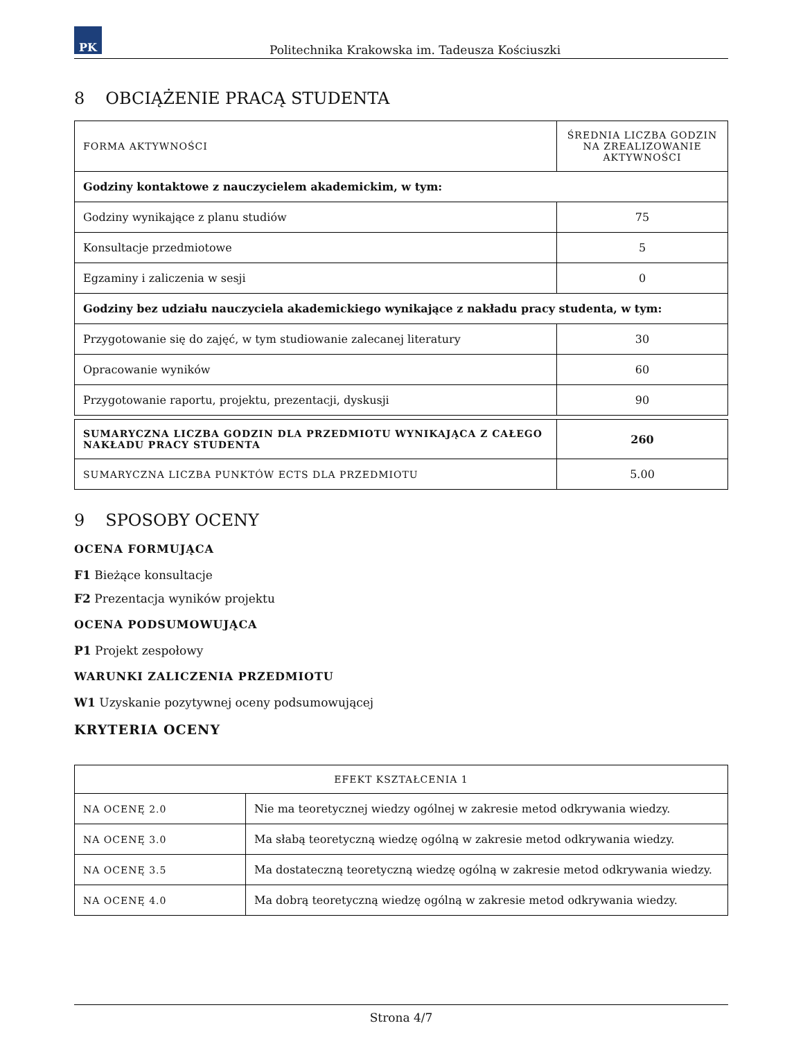PK
Politechnika Krakowska im. Tadeusza Kościuszki
8 OBCIĄŻENIE PRACĄ STUDENTA
| FORMA AKTYWNOŚCI | ŚREDNIA LICZBA GODZIN NA ZREALIZOWANIE AKTYWNOŚCI |
| --- | --- |
| Godziny kontaktowe z nauczycielem akademickim, w tym: | |
| Godziny wynikające z planu studiów | 75 |
| Konsultacje przedmiotowe | 5 |
| Egzaminy i zaliczenia w sesji | 0 |
| Godziny bez udziału nauczyciela akademickiego wynikające z nakładu pracy studenta, w tym: | |
| Przygotowanie się do zajęć, w tym studiowanie zalecanej literatury | 30 |
| Opracowanie wyników | 60 |
| Przygotowanie raportu, projektu, prezentacji, dyskusji | 90 |
| SUMARYCZNA LICZBA GODZIN DLA PRZEDMIOTU WYNIKAJĄCA Z CAŁEGO NAKŁADU PRACY STUDENTA | 260 |
| SUMARYCZNA LICZBA PUNKTÓW ECTS DLA PRZEDMIOTU | 5.00 |
9 SPOSOBY OCENY
OCENA FORMUJĄCA
F1 Bieżące konsultacje
F2 Prezentacja wyników projektu
OCENA PODSUMOWUJĄCA
P1 Projekt zespołowy
WARUNKI ZALICZENIA PRZEDMIOTU
W1 Uzyskanie pozytywnej oceny podsumowującej
KRYTERIA OCENY
| EFEKT KSZTAŁCENIA 1 | |
| --- | --- |
| NA OCENĘ 2.0 | Nie ma teoretycznej wiedzy ogólnej w zakresie metod odkrywania wiedzy. |
| NA OCENĘ 3.0 | Ma słabą teoretyczną wiedzę ogólną w zakresie metod odkrywania wiedzy. |
| NA OCENĘ 3.5 | Ma dostateczną teoretyczną wiedzę ogólną w zakresie metod odkrywania wiedzy. |
| NA OCENĘ 4.0 | Ma dobrą teoretyczną wiedzę ogólną w zakresie metod odkrywania wiedzy. |
Strona 4/7